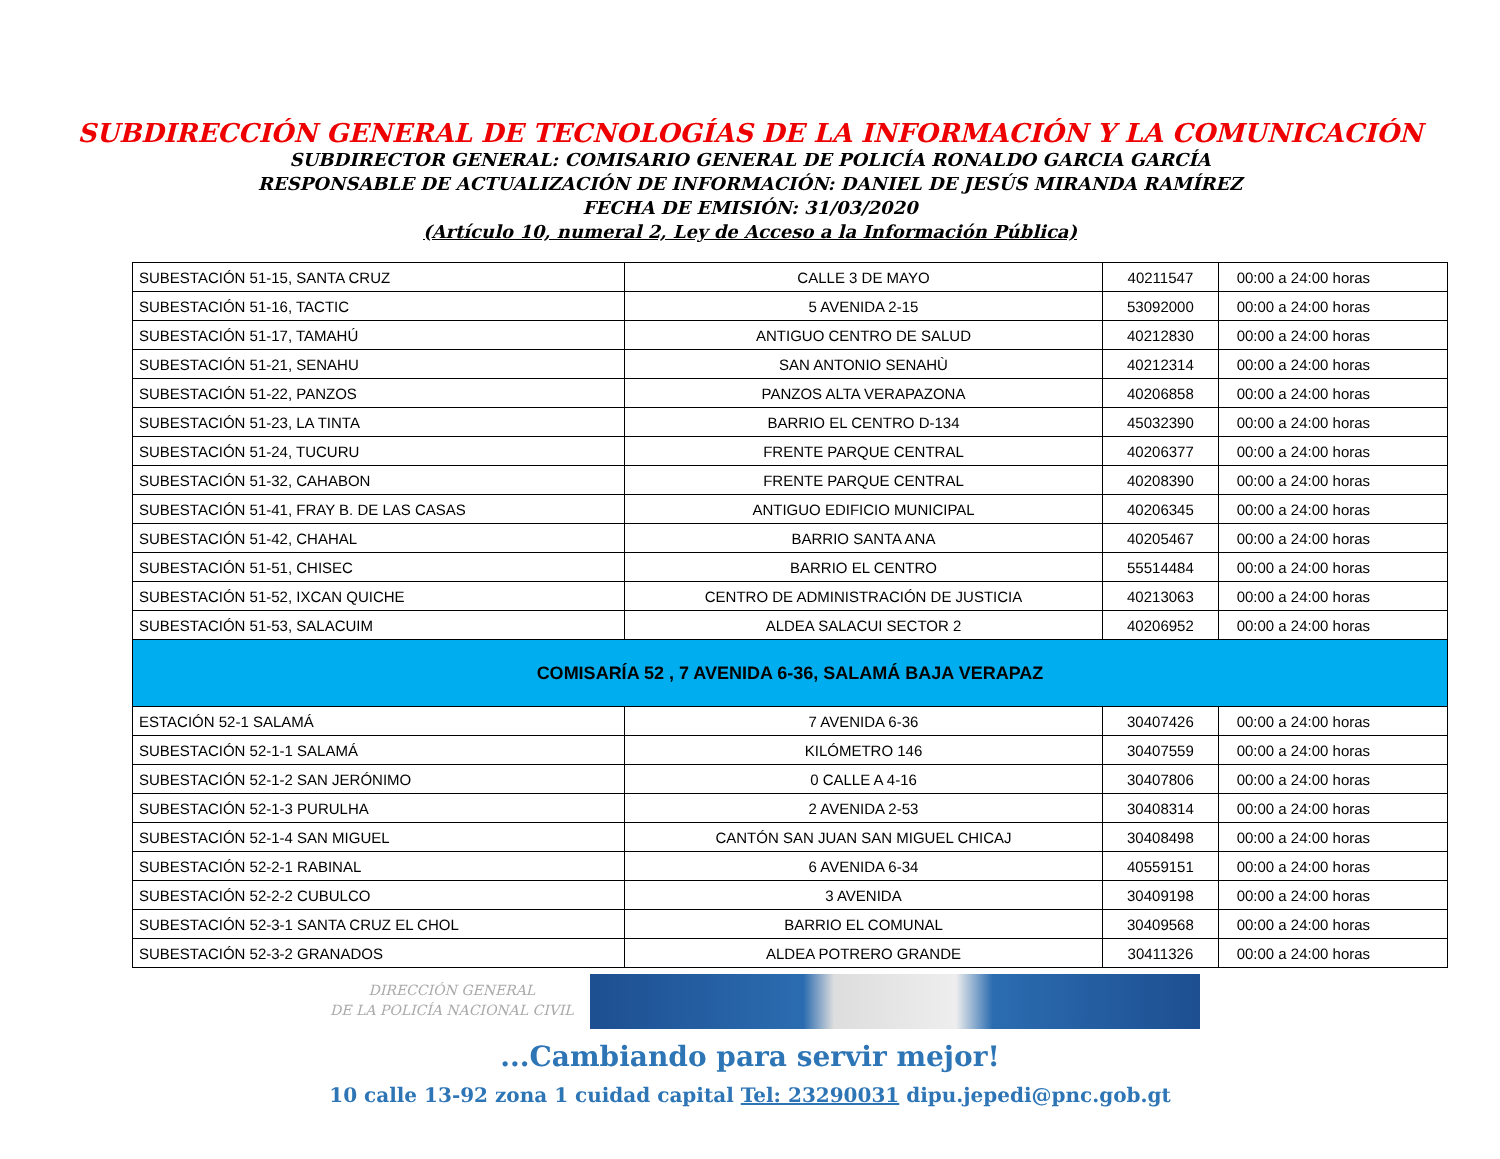SUBDIRECCIÓN GENERAL DE TECNOLOGÍAS DE LA INFORMACIÓN Y LA COMUNICACIÓN
SUBDIRECTOR GENERAL: COMISARIO GENERAL DE POLICÍA RONALDO GARCIA GARCÍA
RESPONSABLE DE ACTUALIZACIÓN DE INFORMACIÓN: DANIEL DE JESÚS MIRANDA RAMÍREZ
FECHA DE EMISIÓN: 31/03/2020
(Artículo 10, numeral 2, Ley de Acceso a la Información Pública)
| SUBESTACIÓN 51-15, SANTA CRUZ | CALLE 3 DE MAYO | 40211547 | 00:00 a 24:00 horas |
| SUBESTACIÓN 51-16, TACTIC | 5 AVENIDA 2-15 | 53092000 | 00:00 a 24:00 horas |
| SUBESTACIÓN 51-17, TAMAHÚ | ANTIGUO CENTRO DE SALUD | 40212830 | 00:00 a 24:00 horas |
| SUBESTACIÓN 51-21, SENAHU | SAN ANTONIO SENAHÙ | 40212314 | 00:00 a 24:00 horas |
| SUBESTACIÓN 51-22, PANZOS | PANZOS ALTA VERAPAZONA | 40206858 | 00:00 a 24:00 horas |
| SUBESTACIÓN 51-23, LA TINTA | BARRIO EL CENTRO D-134 | 45032390 | 00:00 a 24:00 horas |
| SUBESTACIÓN 51-24, TUCURU | FRENTE PARQUE CENTRAL | 40206377 | 00:00 a 24:00 horas |
| SUBESTACIÓN 51-32, CAHABON | FRENTE PARQUE CENTRAL | 40208390 | 00:00 a 24:00 horas |
| SUBESTACIÓN 51-41, FRAY B. DE LAS CASAS | ANTIGUO EDIFICIO MUNICIPAL | 40206345 | 00:00 a 24:00 horas |
| SUBESTACIÓN 51-42, CHAHAL | BARRIO SANTA ANA | 40205467 | 00:00 a 24:00 horas |
| SUBESTACIÓN 51-51, CHISEC | BARRIO EL CENTRO | 55514484 | 00:00 a 24:00 horas |
| SUBESTACIÓN 51-52, IXCAN QUICHE | CENTRO DE ADMINISTRACIÓN DE JUSTICIA | 40213063 | 00:00 a 24:00 horas |
| SUBESTACIÓN 51-53, SALACUIM | ALDEA SALACUI SECTOR 2 | 40206952 | 00:00 a 24:00 horas |
| COMISARÍA 52 , 7 AVENIDA 6-36, SALAMÁ BAJA VERAPAZ | | | |
| ESTACIÓN 52-1 SALAMÁ | 7 AVENIDA 6-36 | 30407426 | 00:00 a 24:00 horas |
| SUBESTACIÓN 52-1-1 SALAMÁ | KILÓMETRO 146 | 30407559 | 00:00 a 24:00 horas |
| SUBESTACIÓN 52-1-2 SAN JERÓNIMO | 0 CALLE A 4-16 | 30407806 | 00:00 a 24:00 horas |
| SUBESTACIÓN 52-1-3 PURULHA | 2 AVENIDA 2-53 | 30408314 | 00:00 a 24:00 horas |
| SUBESTACIÓN 52-1-4 SAN MIGUEL | CANTÓN SAN JUAN SAN MIGUEL CHICAJ | 30408498 | 00:00 a 24:00 horas |
| SUBESTACIÓN 52-2-1 RABINAL | 6 AVENIDA 6-34 | 40559151 | 00:00 a 24:00 horas |
| SUBESTACIÓN 52-2-2 CUBULCO | 3 AVENIDA | 30409198 | 00:00 a 24:00 horas |
| SUBESTACIÓN 52-3-1 SANTA CRUZ EL CHOL | BARRIO EL COMUNAL | 30409568 | 00:00 a 24:00 horas |
| SUBESTACIÓN 52-3-2 GRANADOS | ALDEA POTRERO GRANDE | 30411326 | 00:00 a 24:00 horas |
DIRECCIÓN GENERAL
DE LA POLICÍA NACIONAL CIVIL
...Cambiando para servir mejor!
10 calle 13-92 zona 1 cuidad capital Tel: 23290031 dipu.jepedi@pnc.gob.gt